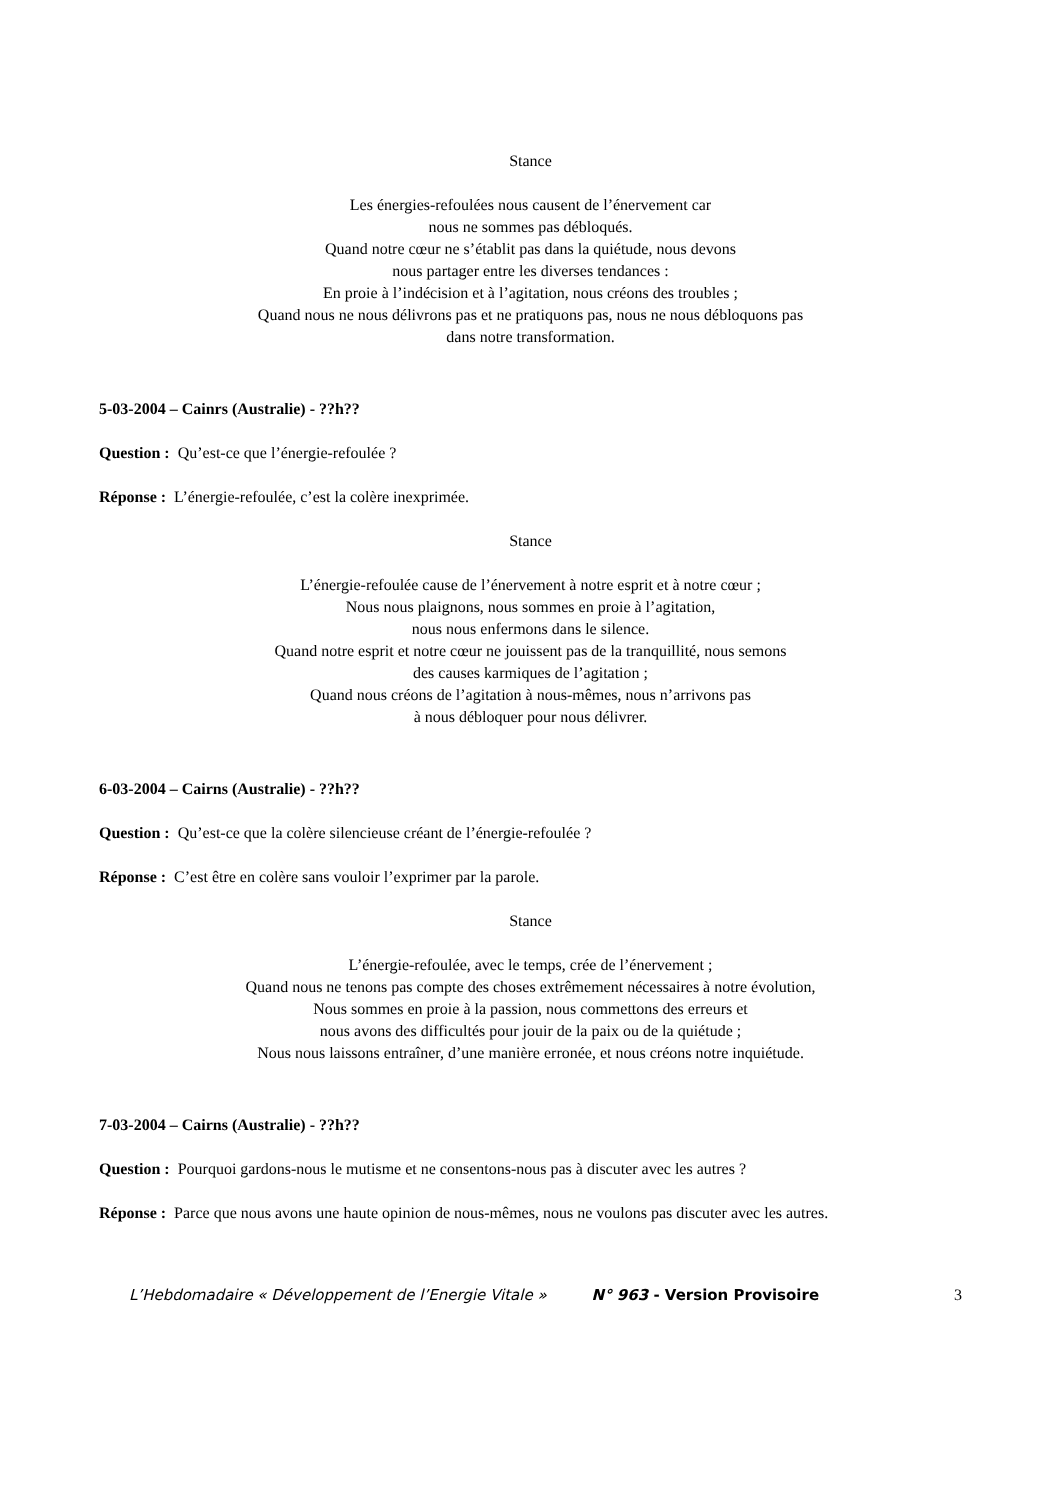Stance
Les énergies-refoulées nous causent de l’énervement car
nous ne sommes pas débloqués.
Quand notre cœur ne s’établit pas dans la quiétude, nous devons
nous partager entre les diverses tendances :
En proie à l’indécision et à l’agitation, nous créons des troubles ;
Quand nous ne nous délivrons pas et ne pratiquons pas, nous ne nous débloquons pas
dans notre transformation.
5-03-2004 – Cainrs (Australie) - ??h??
Question : Qu’est-ce que l’énergie-refoulée ?
Réponse : L’énergie-refoulée, c’est la colère inexprimée.
Stance
L’énergie-refoulée cause de l’énervement à notre esprit et à notre cœur ;
Nous nous plaignons, nous sommes en proie à l’agitation,
nous nous enfermons dans le silence.
Quand notre esprit et notre cœur ne jouissent pas de la tranquillité, nous semons
des causes karmiques de l’agitation ;
Quand nous créons de l’agitation à nous-mêmes, nous n’arrivons pas
à nous débloquer pour nous délivrer.
6-03-2004 – Cairns (Australie) - ??h??
Question : Qu’est-ce que la colère silencieuse créant de l’énergie-refoulée ?
Réponse : C’est être en colère sans vouloir l’exprimer par la parole.
Stance
L’énergie-refoulée, avec le temps, crée de l’énervement ;
Quand nous ne tenons pas compte des choses extrêmement nécessaires à notre évolution,
Nous sommes en proie à la passion, nous commettons des erreurs et
nous avons des difficultés pour jouir de la paix ou de la quiétude ;
Nous nous laissons entraîner, d’une manière erronée, et nous créons notre inquiétude.
7-03-2004 – Cairns (Australie) - ??h??
Question : Pourquoi gardons-nous le mutisme et ne consentons-nous pas à discuter avec les autres ?
Réponse : Parce que nous avons une haute opinion de nous-mêmes, nous ne voulons pas discuter avec les autres.
L’Hebdomadaire « Développement de l’Energie Vitale » N° 963 - Version Provisoire 3